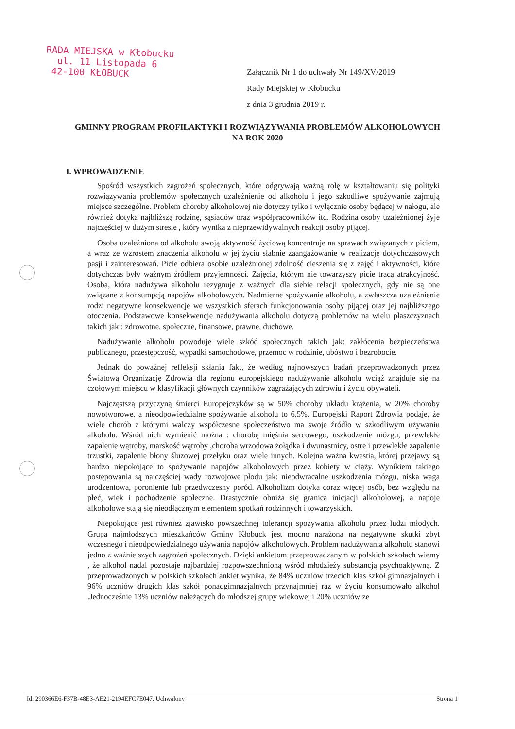RADA MIEJSKA w Kłobucku
ul. 11 Listopada 6
42-100 KŁOBUCK
Załącznik Nr 1 do uchwały Nr 149/XV/2019
Rady Miejskiej w Kłobucku
z dnia 3 grudnia 2019 r.
GMINNY PROGRAM PROFILAKTYKI I ROZWIĄZYWANIA PROBLEMÓW ALKOHOLOWYCH NA ROK 2020
I. WPROWADZENIE
Spośród wszystkich zagrożeń społecznych, które odgrywają ważną rolę w kształtowaniu się polityki rozwiązywania problemów społecznych uzależnienie od alkoholu i jego szkodliwe spożywanie zajmują miejsce szczególne. Problem choroby alkoholowej nie dotyczy tylko i wyłącznie osoby będącej w nałogu, ale również dotyka najbliższą rodzinę, sąsiadów oraz współpracowników itd. Rodzina osoby uzależnionej żyje najczęściej w dużym stresie , który wynika z nieprzewidywalnych reakcji osoby pijącej.
Osoba uzależniona od alkoholu swoją aktywność życiową koncentruje na sprawach związanych z piciem, a wraz ze wzrostem znaczenia alkoholu w jej życiu słabnie zaangażowanie w realizację dotychczasowych pasji i zainteresowań. Picie odbiera osobie uzależnionej zdolność cieszenia się z zajęć i aktywności, które dotychczas były ważnym źródłem przyjemności. Zajęcia, którym nie towarzyszy picie tracą atrakcyjność. Osoba, która nadużywa alkoholu rezygnuje z ważnych dla siebie relacji społecznych, gdy nie są one związane z konsumpcją napojów alkoholowych. Nadmierne spożywanie alkoholu, a zwłaszcza uzależnienie rodzi negatywne konsekwencje we wszystkich sferach funkcjonowania osoby pijącej oraz jej najbliższego otoczenia. Podstawowe konsekwencje nadużywania alkoholu dotyczą problemów na wielu płaszczyznach takich jak : zdrowotne, społeczne, finansowe, prawne, duchowe.
Nadużywanie alkoholu powoduje wiele szkód społecznych takich jak: zakłócenia bezpieczeństwa publicznego, przestępczość, wypadki samochodowe, przemoc w rodzinie, ubóstwo i bezrobocie.
Jednak do poważnej refleksji skłania fakt, że według najnowszych badań przeprowadzonych przez Światową Organizację Zdrowia dla regionu europejskiego nadużywanie alkoholu wciąż znajduje się na czołowym miejscu w klasyfikacji głównych czynników zagrażających zdrowiu i życiu obywateli.
Najczęstszą przyczyną śmierci Europejczyków są w 50% choroby układu krążenia, w 20% choroby nowotworowe, a nieodpowiedzialne spożywanie alkoholu to 6,5%. Europejski Raport Zdrowia podaje, że wiele chorób z którymi walczy współczesne społeczeństwo ma swoje źródło w szkodliwym używaniu alkoholu. Wśród nich wymienić można : chorobę mięśnia sercowego, uszkodzenie mózgu, przewlekłe zapalenie wątroby, marskość wątroby ,choroba wrzodowa żołądka i dwunastnicy, ostre i przewlekłe zapalenie trzustki, zapalenie błony śluzowej przełyku oraz wiele innych. Kolejna ważna kwestia, której przejawy są bardzo niepokojące to spożywanie napojów alkoholowych przez kobiety w ciąży. Wynikiem takiego postępowania są najczęściej wady rozwojowe płodu jak: nieodwracalne uszkodzenia mózgu, niska waga urodzeniowa, poronienie lub przedwczesny poród. Alkoholizm dotyka coraz więcej osób, bez względu na płeć, wiek i pochodzenie społeczne. Drastycznie obniża się granica inicjacji alkoholowej, a napoje alkoholowe stają się nieodłącznym elementem spotkań rodzinnych i towarzyskich.
Niepokojące jest również zjawisko powszechnej tolerancji spożywania alkoholu przez ludzi młodych. Grupa najmłodszych mieszkańców Gminy Kłobuck jest mocno narażona na negatywne skutki zbyt wczesnego i nieodpowiedzialnego używania napojów alkoholowych. Problem nadużywania alkoholu stanowi jedno z ważniejszych zagrożeń społecznych. Dzięki ankietom przeprowadzanym w polskich szkołach wiemy , że alkohol nadal pozostaje najbardziej rozpowszechnioną wśród młodzieży substancją psychoaktywną. Z przeprowadzonych w polskich szkołach ankiet wynika, że 84% uczniów trzecich klas szkół gimnazjalnych i 96% uczniów drugich klas szkół ponadgimnazjalnych przynajmniej raz w życiu konsumowało alkohol .Jednocześnie 13% uczniów należących do młodszej grupy wiekowej i 20% uczniów ze
Id: 290366E6-F37B-48E3-AE21-2194EFC7E047. Uchwalony Strona 1